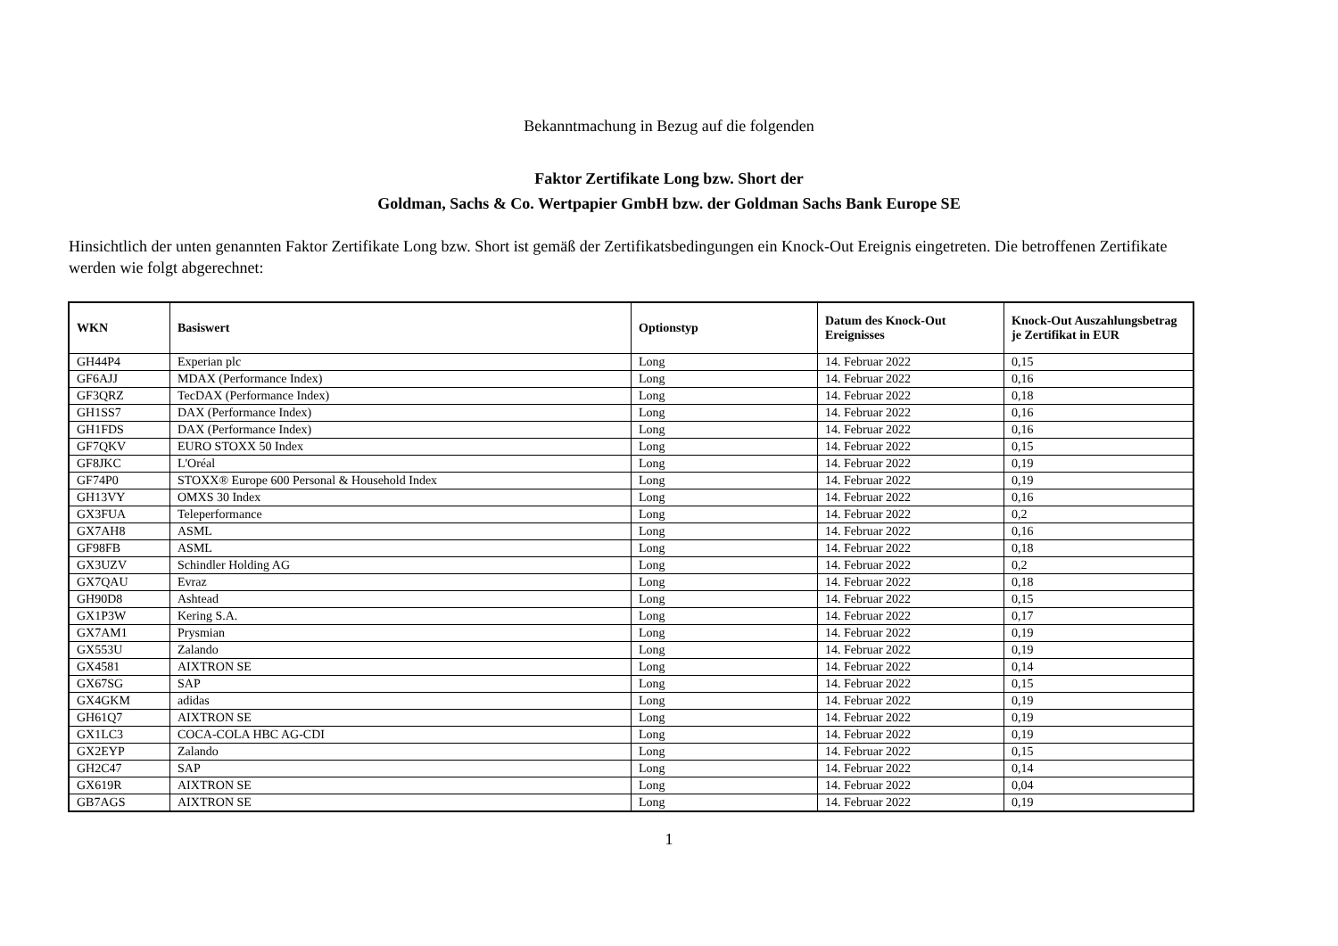Bekanntmachung in Bezug auf die folgenden
Faktor Zertifikate Long bzw. Short der
Goldman, Sachs & Co. Wertpapier GmbH bzw. der Goldman Sachs Bank Europe SE
Hinsichtlich der unten genannten Faktor Zertifikate Long bzw. Short ist gemäß der Zertifikatsbedingungen ein Knock-Out Ereignis eingetreten. Die betroffenen Zertifikate werden wie folgt abgerechnet:
| WKN | Basiswert | Optionstyp | Datum des Knock-Out Ereignisses | Knock-Out Auszahlungsbetrag je Zertifikat in EUR |
| --- | --- | --- | --- | --- |
| GH44P4 | Experian plc | Long | 14. Februar 2022 | 0,15 |
| GF6AJJ | MDAX (Performance Index) | Long | 14. Februar 2022 | 0,16 |
| GF3QRZ | TecDAX (Performance Index) | Long | 14. Februar 2022 | 0,18 |
| GH1SS7 | DAX (Performance Index) | Long | 14. Februar 2022 | 0,16 |
| GH1FDS | DAX (Performance Index) | Long | 14. Februar 2022 | 0,16 |
| GF7QKV | EURO STOXX 50 Index | Long | 14. Februar 2022 | 0,15 |
| GF8JKC | L'Oréal | Long | 14. Februar 2022 | 0,19 |
| GF74P0 | STOXX® Europe 600 Personal & Household Index | Long | 14. Februar 2022 | 0,19 |
| GH13VY | OMXS 30 Index | Long | 14. Februar 2022 | 0,16 |
| GX3FUA | Teleperformance | Long | 14. Februar 2022 | 0,2 |
| GX7AH8 | ASML | Long | 14. Februar 2022 | 0,16 |
| GF98FB | ASML | Long | 14. Februar 2022 | 0,18 |
| GX3UZV | Schindler Holding AG | Long | 14. Februar 2022 | 0,2 |
| GX7QAU | Evraz | Long | 14. Februar 2022 | 0,18 |
| GH90D8 | Ashtead | Long | 14. Februar 2022 | 0,15 |
| GX1P3W | Kering S.A. | Long | 14. Februar 2022 | 0,17 |
| GX7AM1 | Prysmian | Long | 14. Februar 2022 | 0,19 |
| GX553U | Zalando | Long | 14. Februar 2022 | 0,19 |
| GX4581 | AIXTRON SE | Long | 14. Februar 2022 | 0,14 |
| GX67SG | SAP | Long | 14. Februar 2022 | 0,15 |
| GX4GKM | adidas | Long | 14. Februar 2022 | 0,19 |
| GH61Q7 | AIXTRON SE | Long | 14. Februar 2022 | 0,19 |
| GX1LC3 | COCA-COLA HBC AG-CDI | Long | 14. Februar 2022 | 0,19 |
| GX2EYP | Zalando | Long | 14. Februar 2022 | 0,15 |
| GH2C47 | SAP | Long | 14. Februar 2022 | 0,14 |
| GX619R | AIXTRON SE | Long | 14. Februar 2022 | 0,04 |
| GB7AGS | AIXTRON SE | Long | 14. Februar 2022 | 0,19 |
1